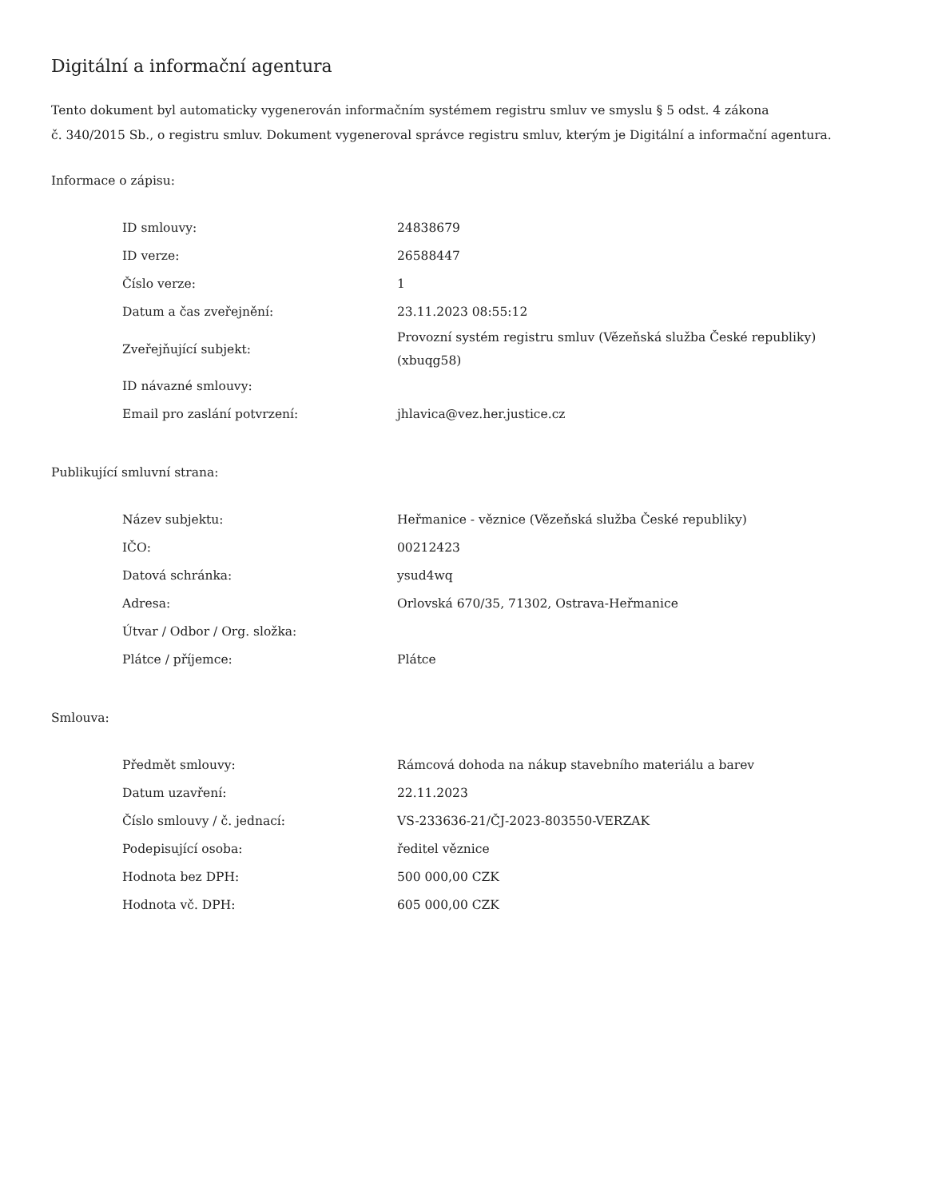Digitální a informační agentura
Tento dokument byl automaticky vygenerován informačním systémem registru smluv ve smyslu § 5 odst. 4 zákona
č. 340/2015 Sb., o registru smluv. Dokument vygeneroval správce registru smluv, kterým je Digitální a informační agentura.
Informace o zápisu:
| ID smlouvy: | 24838679 |
| ID verze: | 26588447 |
| Číslo verze: | 1 |
| Datum a čas zveřejnění: | 23.11.2023 08:55:12 |
| Zveřejňující subjekt: | Provozní systém registru smluv (Vězeňská služba České republiky) (xbuqg58) |
| ID návazné smlouvy: | |
| Email pro zaslání potvrzení: | jhlavica@vez.her.justice.cz |
Publikující smluvní strana:
| Název subjektu: | Heřmanice - věznice (Vězeňská služba České republiky) |
| IČO: | 00212423 |
| Datová schránka: | ysud4wq |
| Adresa: | Orlovská 670/35, 71302, Ostrava-Heřmanice |
| Útvar / Odbor / Org. složka: | |
| Plátce / příjemce: | Plátce |
Smlouva:
| Předmět smlouvy: | Rámcová dohoda na nákup stavebního materiálu a barev |
| Datum uzavření: | 22.11.2023 |
| Číslo smlouvy / č. jednací: | VS-233636-21/ČJ-2023-803550-VERZAK |
| Podepisující osoba: | ředitel věznice |
| Hodnota bez DPH: | 500 000,00 CZK |
| Hodnota vč. DPH: | 605 000,00 CZK |